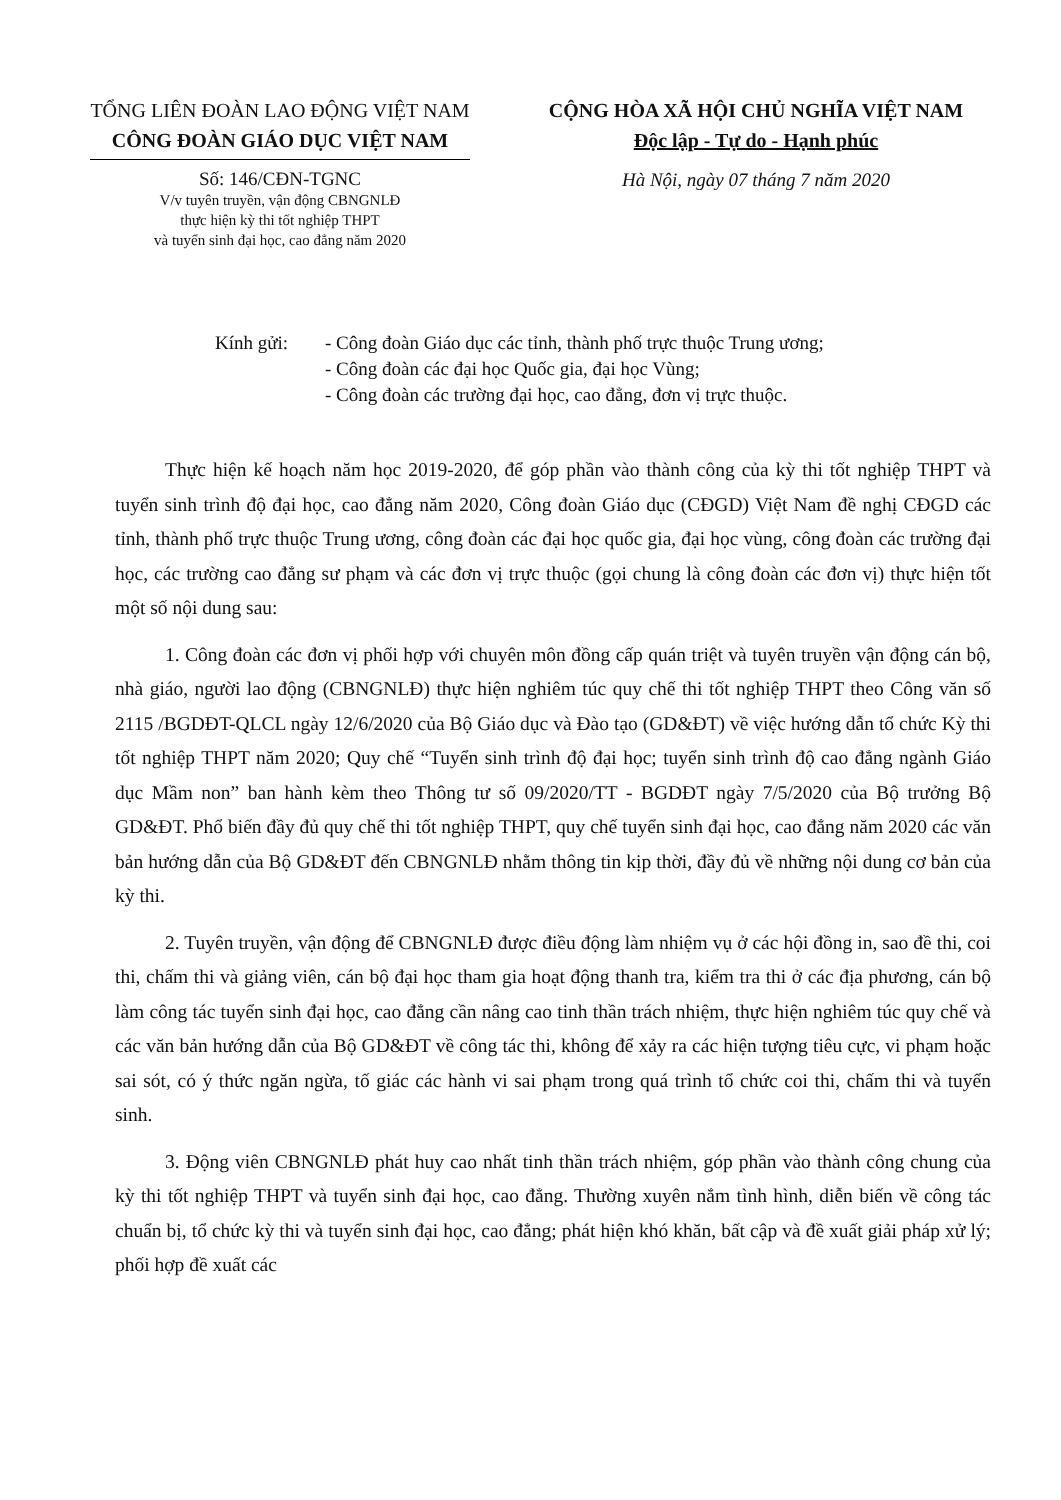TỔNG LIÊN ĐOÀN LAO ĐỘNG VIỆT NAM
CÔNG ĐOÀN GIÁO DỤC VIỆT NAM
Số: 146/CĐN-TGNC
V/v tuyên truyền, vận động CBNGNLĐ
thực hiện kỳ thi tốt nghiệp THPT
và tuyển sinh đại học, cao đẳng năm 2020
CỘNG HÒA XÃ HỘI CHỦ NGHĨA VIỆT NAM
Độc lập - Tự do - Hạnh phúc
Hà Nội, ngày 07 tháng 7 năm 2020
Kính gửi: - Công đoàn Giáo dục các tỉnh, thành phố trực thuộc Trung ương;
- Công đoàn các đại học Quốc gia, đại học Vùng;
- Công đoàn các trường đại học, cao đẳng, đơn vị trực thuộc.
Thực hiện kế hoạch năm học 2019-2020, để góp phần vào thành công của kỳ thi tốt nghiệp THPT và tuyển sinh trình độ đại học, cao đẳng năm 2020, Công đoàn Giáo dục (CĐGD) Việt Nam đề nghị CĐGD các tỉnh, thành phố trực thuộc Trung ương, công đoàn các đại học quốc gia, đại học vùng, công đoàn các trường đại học, các trường cao đẳng sư phạm và các đơn vị trực thuộc (gọi chung là công đoàn các đơn vị) thực hiện tốt một số nội dung sau:
1. Công đoàn các đơn vị phối hợp với chuyên môn đồng cấp quán triệt và tuyên truyền vận động cán bộ, nhà giáo, người lao động (CBNGNLĐ) thực hiện nghiêm túc quy chế thi tốt nghiệp THPT theo Công văn số 2115 /BGDĐT-QLCL ngày 12/6/2020 của Bộ Giáo dục và Đào tạo (GD&ĐT) về việc hướng dẫn tổ chức Kỳ thi tốt nghiệp THPT năm 2020; Quy chế “Tuyển sinh trình độ đại học; tuyển sinh trình độ cao đẳng ngành Giáo dục Mầm non” ban hành kèm theo Thông tư số 09/2020/TT - BGDĐT ngày 7/5/2020 của Bộ trưởng Bộ GD&ĐT. Phổ biến đầy đủ quy chế thi tốt nghiệp THPT, quy chế tuyển sinh đại học, cao đẳng năm 2020 các văn bản hướng dẫn của Bộ GD&ĐT đến CBNGNLĐ nhằm thông tin kịp thời, đầy đủ về những nội dung cơ bản của kỳ thi.
2. Tuyên truyền, vận động để CBNGNLĐ được điều động làm nhiệm vụ ở các hội đồng in, sao đề thi, coi thi, chấm thi và giảng viên, cán bộ đại học tham gia hoạt động thanh tra, kiểm tra thi ở các địa phương, cán bộ làm công tác tuyển sinh đại học, cao đẳng cần nâng cao tinh thần trách nhiệm, thực hiện nghiêm túc quy chế và các văn bản hướng dẫn của Bộ GD&ĐT về công tác thi, không để xảy ra các hiện tượng tiêu cực, vi phạm hoặc sai sót, có ý thức ngăn ngừa, tố giác các hành vi sai phạm trong quá trình tổ chức coi thi, chấm thi và tuyển sinh.
3. Động viên CBNGNLĐ phát huy cao nhất tinh thần trách nhiệm, góp phần vào thành công chung của kỳ thi tốt nghiệp THPT và tuyển sinh đại học, cao đẳng. Thường xuyên nắm tình hình, diễn biến về công tác chuẩn bị, tổ chức kỳ thi và tuyển sinh đại học, cao đẳng; phát hiện khó khăn, bất cập và đề xuất giải pháp xử lý; phối hợp đề xuất các